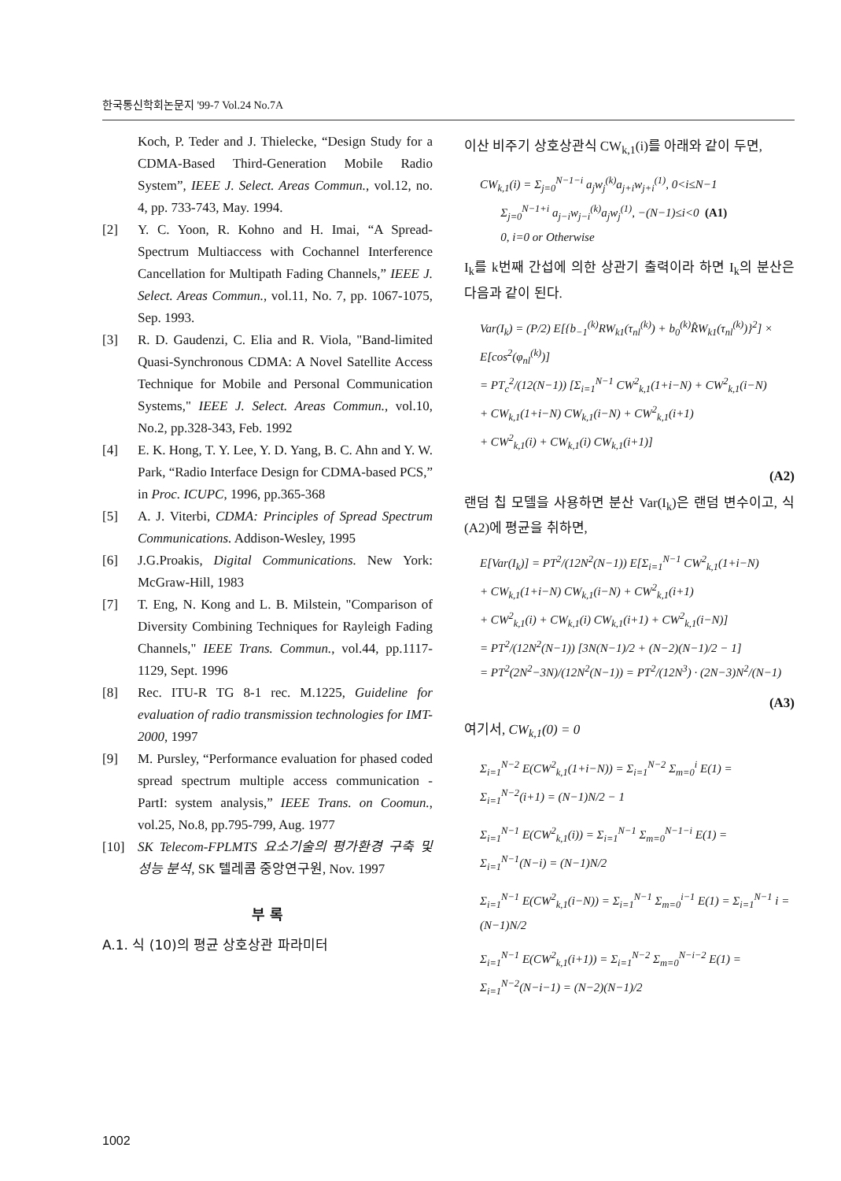한국통신학회논문지 '99-7 Vol.24 No.7A
Koch, P. Teder and J. Thielecke, “Design Study for a CDMA-Based Third-Generation Mobile Radio System”, IEEE J. Select. Areas Commun., vol.12, no. 4, pp. 733-743, May. 1994.
[2] Y. C. Yoon, R. Kohno and H. Imai, “A Spread-Spectrum Multiaccess with Cochannel Interference Cancellation for Multipath Fading Channels,” IEEE J. Select. Areas Commun., vol.11, No. 7, pp. 1067-1075, Sep. 1993.
[3] R. D. Gaudenzi, C. Elia and R. Viola, "Band-limited Quasi-Synchronous CDMA: A Novel Satellite Access Technique for Mobile and Personal Communication Systems," IEEE J. Select. Areas Commun., vol.10, No.2, pp.328-343, Feb. 1992
[4] E. K. Hong, T. Y. Lee, Y. D. Yang, B. C. Ahn and Y. W. Park, “Radio Interface Design for CDMA-based PCS,” in Proc. ICUPC, 1996, pp.365-368
[5] A. J. Viterbi, CDMA: Principles of Spread Spectrum Communications. Addison-Wesley, 1995
[6] J.G.Proakis, Digital Communications. New York: McGraw-Hill, 1983
[7] T. Eng, N. Kong and L. B. Milstein, "Comparison of Diversity Combining Techniques for Rayleigh Fading Channels," IEEE Trans. Commun., vol.44, pp.1117-1129, Sept. 1996
[8] Rec. ITU-R TG 8-1 rec. M.1225, Guideline for evaluation of radio transmission technologies for IMT-2000, 1997
[9] M. Pursley, “Performance evaluation for phased coded spread spectrum multiple access communication - PartI: system analysis,” IEEE Trans. on Coomun., vol.25, No.8, pp.795-799, Aug. 1977
[10] SK Telecom-FPLMTS 요소기술의 평가환경 구축 및 성능 분석, SK 텔레콤 중앙연구원, Nov. 1997
부 록
A.1. 식 (10)의 평균 상호상관 파라미터
이산 비주기 상호상관식 CW<sub>k,1</sub>(i)를 아래와 같이 두면,
CW<sub>k,1</sub>(i) = Σ<sub>j=0</sub><sup>N−1−i</sup> a<sub>j</sub>w<sub>j</sub><sup>(k)</sup>a<sub>j+i</sub>w<sub>j+i</sub><sup>(1)</sup>, 0<i≤N−1
Σ<sub>j=0</sub><sup>N−1+i</sup> a<sub>j−i</sub>w<sub>j−i</sub><sup>(k)</sup>a<sub>j</sub>w<sub>j</sub><sup>(1)</sup>, −(N−1)≤i<0 (A1)
0, i=0 or Otherwise
I<sub>k</sub>를 k번째 간섭에 의한 상관기 출력이라 하면 I<sub>k</sub>의 분산은 다음과 같이 된다.
Var(I<sub>k</sub>) = (P/2) E[{b<sub>−1</sub><sup>(k)</sup>RW<sub>k1</sub>(τ<sub>nl</sub><sup>(k)</sup>) + b<sub>0</sub><sup>(k)</sup>R̂W<sub>k1</sub>(τ<sub>nl</sub><sup>(k)</sup>)}<sup>2</sup>] × E[cos<sup>2</sup>(φ<sub>nl</sub><sup>(k)</sup>)]
= PT<sub>c</sub><sup>2</sup>/(12(N−1)) [Σ<sub>i=1</sub><sup>N−1</sup> CW<sup>2</sup><sub>k,1</sub>(1+i−N) + CW<sup>2</sup><sub>k,1</sub>(i−N)
+ CW<sub>k,1</sub>(1+i−N) CW<sub>k,1</sub>(i−N) + CW<sup>2</sup><sub>k,1</sub>(i+1)
+ CW<sup>2</sup><sub>k,1</sub>(i) + CW<sub>k,1</sub>(i) CW<sub>k,1</sub>(i+1)]
(A2)
랜덤 칩 모델을 사용하면 분산 Var(I<sub>k</sub>)은 랜덤 변수이고, 식 (A2)에 평균을 취하면,
E[Var(I<sub>k</sub>)] = PT<sup>2</sup>/(12N<sup>2</sup>(N−1)) E[Σ<sub>i=1</sub><sup>N−1</sup> CW<sup>2</sup><sub>k,1</sub>(1+i−N)
+ CW<sub>k,1</sub>(1+i−N) CW<sub>k,1</sub>(i−N) + CW<sup>2</sup><sub>k,1</sub>(i+1)
+ CW<sup>2</sup><sub>k,1</sub>(i) + CW<sub>k,1</sub>(i) CW<sub>k,1</sub>(i+1) + CW<sup>2</sup><sub>k,1</sub>(i−N)]
= PT<sup>2</sup>/(12N<sup>2</sup>(N−1)) [3N(N−1)/2 + (N−2)(N−1)/2 − 1]
= PT<sup>2</sup>(2N<sup>2</sup>−3N)/(12N<sup>2</sup>(N−1)) = PT<sup>2</sup>/(12N<sup>3</sup>) · (2N−3)N<sup>2</sup>/(N−1)
(A3)
여기서, CW<sub>k,1</sub>(0) = 0
Σ<sub>i=1</sub><sup>N−2</sup> E(CW<sup>2</sup><sub>k,1</sub>(1+i−N)) = Σ<sub>i=1</sub><sup>N−2</sup> Σ<sub>m=0</sub><sup>i</sup> E(1) = Σ<sub>i=1</sub><sup>N−2</sup>(i+1) = (N−1)N/2 − 1
Σ<sub>i=1</sub><sup>N−1</sup> E(CW<sup>2</sup><sub>k,1</sub>(i)) = Σ<sub>i=1</sub><sup>N−1</sup> Σ<sub>m=0</sub><sup>N−1−i</sup> E(1) = Σ<sub>i=1</sub><sup>N−1</sup>(N−i) = (N−1)N/2
Σ<sub>i=1</sub><sup>N−1</sup> E(CW<sup>2</sup><sub>k,1</sub>(i−N)) = Σ<sub>i=1</sub><sup>N−1</sup> Σ<sub>m=0</sub><sup>i−1</sup> E(1) = Σ<sub>i=1</sub><sup>N−1</sup> i = (N−1)N/2
Σ<sub>i=1</sub><sup>N−1</sup> E(CW<sup>2</sup><sub>k,1</sub>(i+1)) = Σ<sub>i=1</sub><sup>N−2</sup> Σ<sub>m=0</sub><sup>N−i−2</sup> E(1) = Σ<sub>i=1</sub><sup>N−2</sup>(N−i−1) = (N−2)(N−1)/2
1002